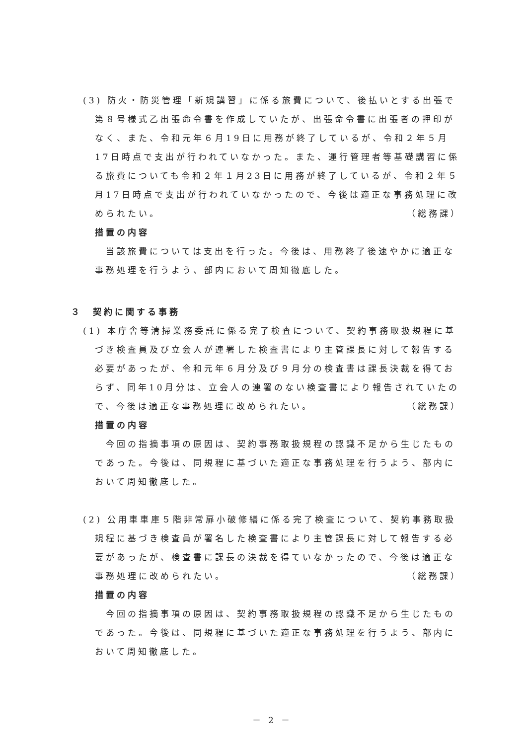(3) 防火・防災管理「新規講習」に係る旅費について、後払いとする出張で第８号様式乙出張命令書を作成していたが、出張命令書に出張者の押印がなく、また、令和元年６月19日に用務が終了しているが、令和２年５月17日時点で支出が行われていなかった。また、運行管理者等基礎講習に係る旅費についても令和２年１月23日に用務が終了しているが、令和２年５月17日時点で支出が行われていなかったので、今後は適正な事務処理に改められたい。 （総務課）
措置の内容
　当該旅費については支出を行った。今後は、用務終了後速やかに適正な事務処理を行うよう、部内において周知徹底した。
３　契約に関する事務
(1) 本庁舎等清掃業務委託に係る完了検査について、契約事務取扱規程に基づき検査員及び立会人が連署した検査書により主管課長に対して報告する必要があったが、令和元年６月分及び９月分の検査書は課長決裁を得ておらず、同年10月分は、立会人の連署のない検査書により報告されていたので、今後は適正な事務処理に改められたい。 （総務課）
措置の内容
　今回の指摘事項の原因は、契約事務取扱規程の認識不足から生じたものであった。今後は、同規程に基づいた適正な事務処理を行うよう、部内において周知徹底した。
(2) 公用車車庫５階非常扉小破修繕に係る完了検査について、契約事務取扱規程に基づき検査員が署名した検査書により主管課長に対して報告する必要があったが、検査書に課長の決裁を得ていなかったので、今後は適正な事務処理に改められたい。 （総務課）
措置の内容
　今回の指摘事項の原因は、契約事務取扱規程の認識不足から生じたものであった。今後は、同規程に基づいた適正な事務処理を行うよう、部内において周知徹底した。
－ 2 －